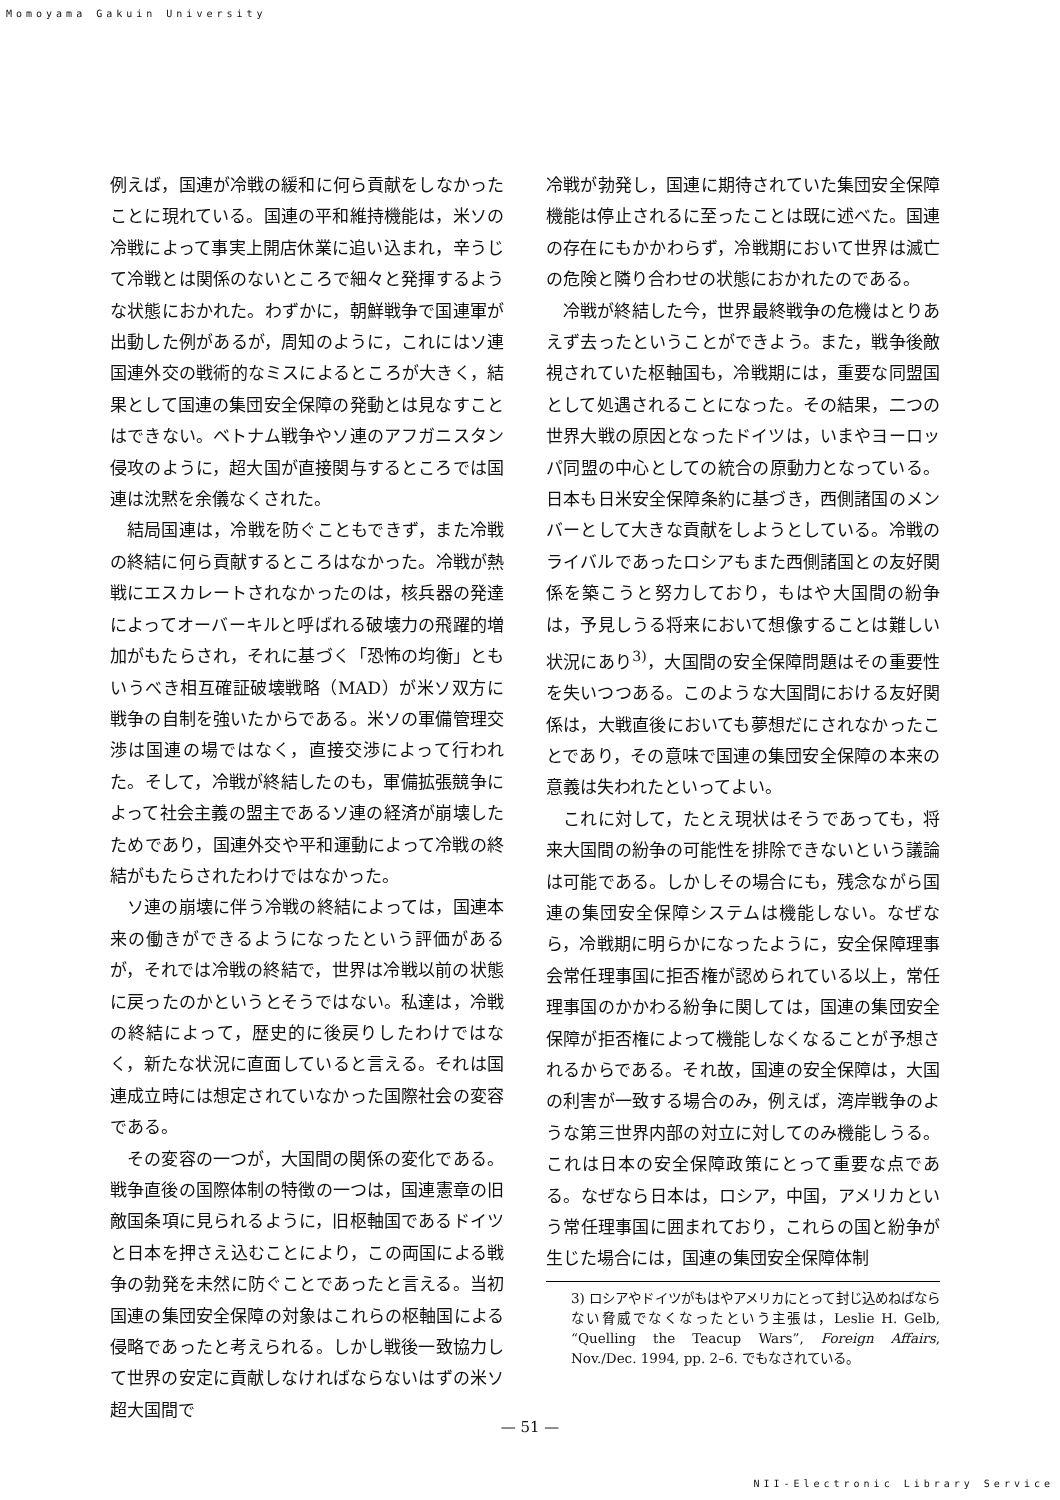Momoyama Gakuin University
例えば，国連が冷戦の緩和に何ら貢献をしなかったことに現れている。国連の平和維持機能は，米ソの冷戦によって事実上開店休業に追い込まれ，辛うじて冷戦とは関係のないところで細々と発揮するような状態におかれた。わずかに，朝鮮戦争で国連軍が出動した例があるが，周知のように，これにはソ連国連外交の戦術的なミスによるところが大きく，結果として国連の集団安全保障の発動とは見なすことはできない。ベトナム戦争やソ連のアフガニスタン侵攻のように，超大国が直接関与するところでは国連は沈黙を余儀なくされた。
結局国連は，冷戦を防ぐこともできず，また冷戦の終結に何ら貢献するところはなかった。冷戦が熱戦にエスカレートされなかったのは，核兵器の発達によってオーバーキルと呼ばれる破壊力の飛躍的増加がもたらされ，それに基づく「恐怖の均衡」ともいうべき相互確証破壊戦略（MAD）が米ソ双方に戦争の自制を強いたからである。米ソの軍備管理交渉は国連の場ではなく，直接交渉によって行われた。そして，冷戦が終結したのも，軍備拡張競争によって社会主義の盟主であるソ連の経済が崩壊したためであり，国連外交や平和運動によって冷戦の終結がもたらされたわけではなかった。
ソ連の崩壊に伴う冷戦の終結によっては，国連本来の働きができるようになったという評価があるが，それでは冷戦の終結で，世界は冷戦以前の状態に戻ったのかというとそうではない。私達は，冷戦の終結によって，歴史的に後戻りしたわけではなく，新たな状況に直面していると言える。それは国連成立時には想定されていなかった国際社会の変容である。
その変容の一つが，大国間の関係の変化である。戦争直後の国際体制の特徴の一つは，国連憲章の旧敵国条項に見られるように，旧枢軸国であるドイツと日本を押さえ込むことにより，この両国による戦争の勃発を未然に防ぐことであったと言える。当初国連の集団安全保障の対象はこれらの枢軸国による侵略であったと考えられる。しかし戦後一致協力して世界の安定に貢献しなければならないはずの米ソ超大国間で
冷戦が勃発し，国連に期待されていた集団安全保障機能は停止されるに至ったことは既に述べた。国連の存在にもかかわらず，冷戦期において世界は滅亡の危険と隣り合わせの状態におかれたのである。
冷戦が終結した今，世界最終戦争の危機はとりあえず去ったということができよう。また，戦争後敵視されていた枢軸国も，冷戦期には，重要な同盟国として処遇されることになった。その結果，二つの世界大戦の原因となったドイツは，いまやヨーロッパ同盟の中心としての統合の原動力となっている。日本も日米安全保障条約に基づき，西側諸国のメンバーとして大きな貢献をしようとしている。冷戦のライバルであったロシアもまた西側諸国との友好関係を築こうと努力しており，もはや大国間の紛争は，予見しうる将来において想像することは難しい状況にあり<sup>3)</sup>，大国間の安全保障問題はその重要性を失いつつある。このような大国間における友好関係は，大戦直後においても夢想だにされなかったことであり，その意味で国連の集団安全保障の本来の意義は失われたといってよい。
これに対して，たとえ現状はそうであっても，将来大国間の紛争の可能性を排除できないという議論は可能である。しかしその場合にも，残念ながら国連の集団安全保障システムは機能しない。なぜなら，冷戦期に明らかになったように，安全保障理事会常任理事国に拒否権が認められている以上，常任理事国のかかわる紛争に関しては，国連の集団安全保障が拒否権によって機能しなくなることが予想されるからである。それ故，国連の安全保障は，大国の利害が一致する場合のみ，例えば，湾岸戦争のような第三世界内部の対立に対してのみ機能しうる。これは日本の安全保障政策にとって重要な点である。なぜなら日本は，ロシア，中国，アメリカという常任理事国に囲まれており，これらの国と紛争が生じた場合には，国連の集団安全保障体制
3) ロシアやドイツがもはやアメリカにとって封じ込めねばならない脅威でなくなったという主張は，Leslie H. Gelb, “Quelling the Teacup Wars”, Foreign Affairs, Nov./Dec. 1994, pp. 2–6. でもなされている。
— 51 —
NII-Electronic Library Service